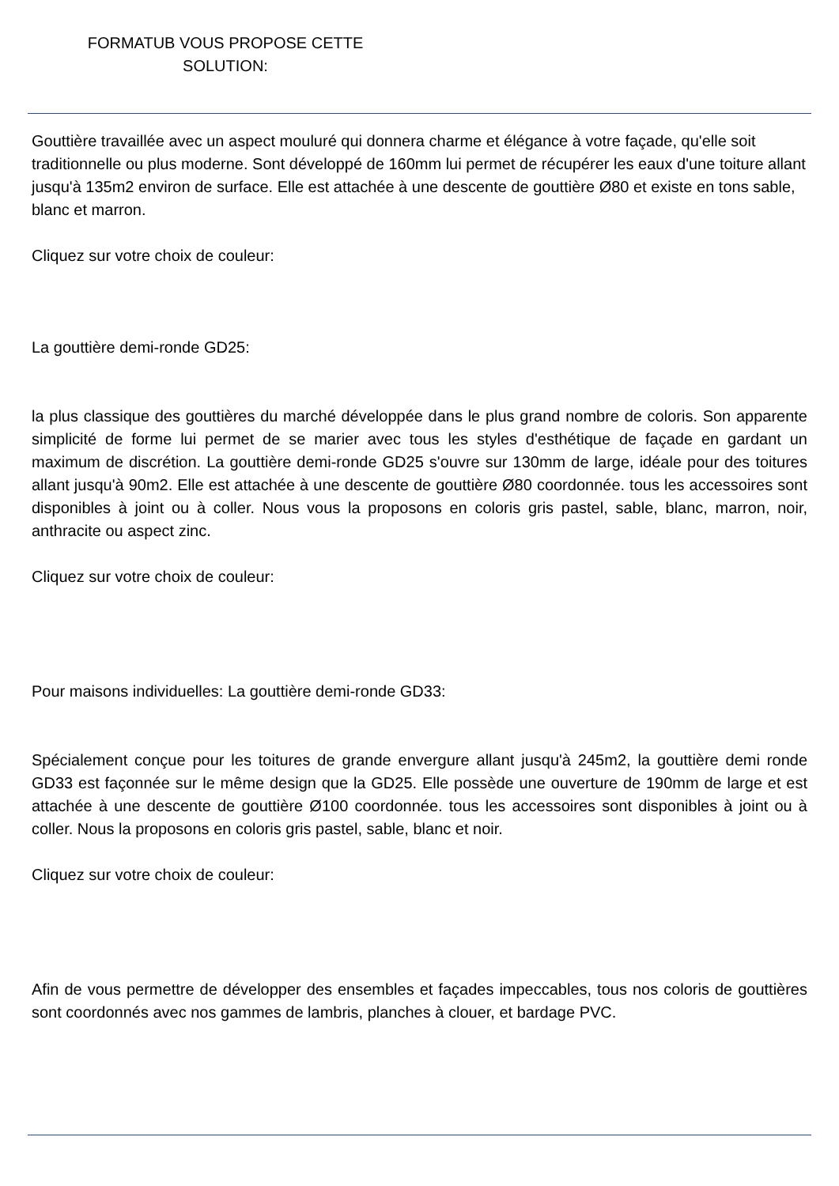FORMATUB VOUS PROPOSE CETTE SOLUTION:
Gouttière travaillée avec un aspect mouluré qui donnera charme et élégance à votre façade, qu'elle soit traditionnelle ou plus moderne. Sont développé de 160mm lui permet de récupérer les eaux d'une toiture allant jusqu'à 135m2 environ de surface. Elle est attachée à une descente de gouttière Ø80 et existe en tons sable, blanc et marron.
Cliquez sur votre choix de couleur:
La gouttière demi-ronde GD25:
la plus classique des gouttières du marché développée dans le plus grand nombre de coloris. Son apparente simplicité de forme lui permet de se marier avec tous les styles d'esthétique de façade en gardant un maximum de discrétion. La gouttière demi-ronde GD25 s'ouvre sur 130mm de large, idéale pour des toitures allant jusqu'à 90m2. Elle est attachée à une descente de gouttière Ø80 coordonnée. tous les accessoires sont disponibles à joint ou à coller. Nous vous la proposons en coloris gris pastel, sable, blanc, marron, noir, anthracite ou aspect zinc.
Cliquez sur votre choix de couleur:
Pour maisons individuelles: La gouttière demi-ronde GD33:
Spécialement conçue pour les toitures de grande envergure allant jusqu'à 245m2, la gouttière demi ronde GD33 est façonnée sur le même design que la GD25. Elle possède une ouverture de 190mm de large et est attachée à une descente de gouttière Ø100 coordonnée. tous les accessoires sont disponibles à joint ou à coller. Nous la proposons en coloris gris pastel, sable, blanc et noir.
Cliquez sur votre choix de couleur:
Afin de vous permettre de développer des ensembles et façades impeccables, tous nos coloris de gouttières sont coordonnés avec nos gammes de lambris, planches à clouer, et bardage PVC.